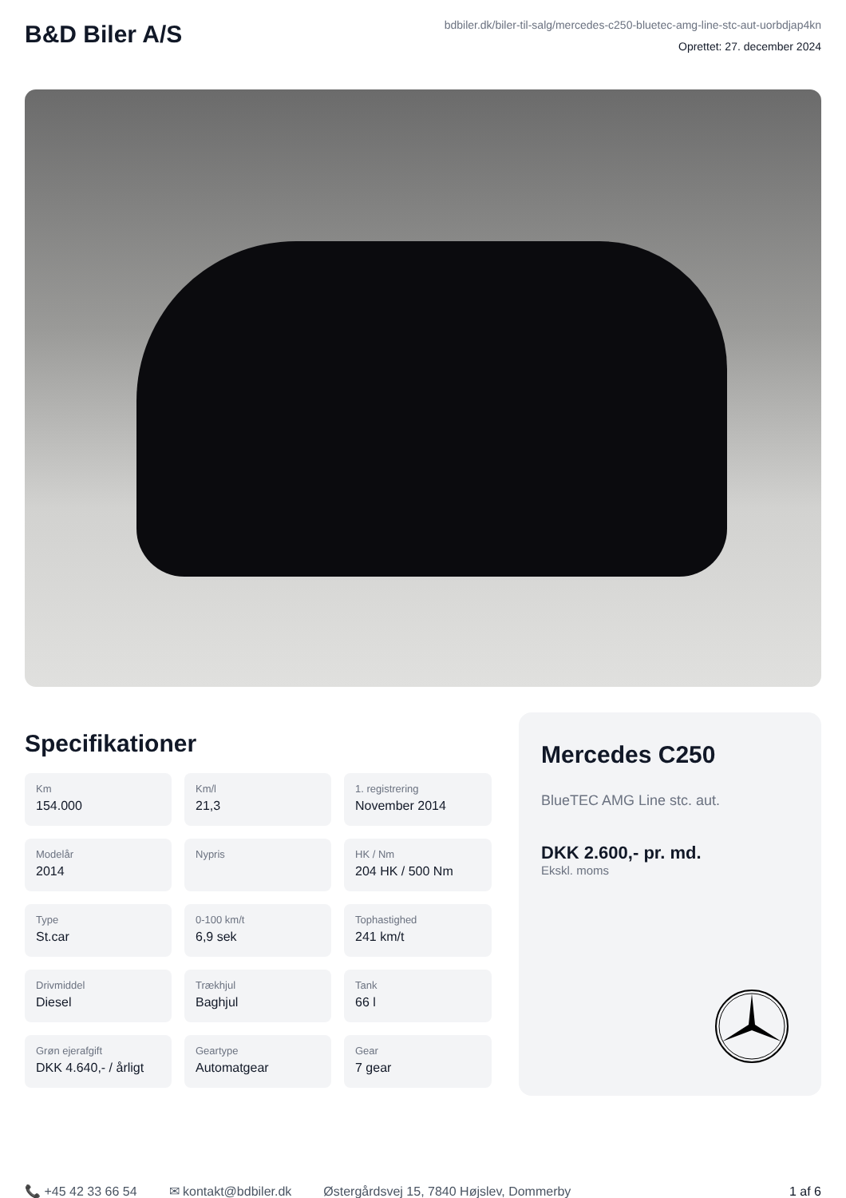B&D Biler A/S
bdbiler.dk/biler-til-salg/mercedes-c250-bluetec-amg-line-stc-aut-uorbdjap4kn
Oprettet: 27. december 2024
Specifikationer
Km
154.000
Km/l
21,3
1. registrering
November 2014
Modelår
2014
Nypris
HK / Nm
204 HK / 500 Nm
Type
St.car
0-100 km/t
6,9 sek
Tophastighed
241 km/t
Drivmiddel
Diesel
Trækhjul
Baghjul
Tank
66 l
Grøn ejerafgift
DKK 4.640,- / årligt
Geartype
Automatgear
Gear
7 gear
Mercedes C250
BlueTEC AMG Line stc. aut.
DKK 2.600,- pr. md.
Ekskl. moms
📞 +45 42 33 66 54 ✉ kontakt@bdbiler.dk Østergårdsvej 15, 7840 Højslev, Dommerby 1 af 6